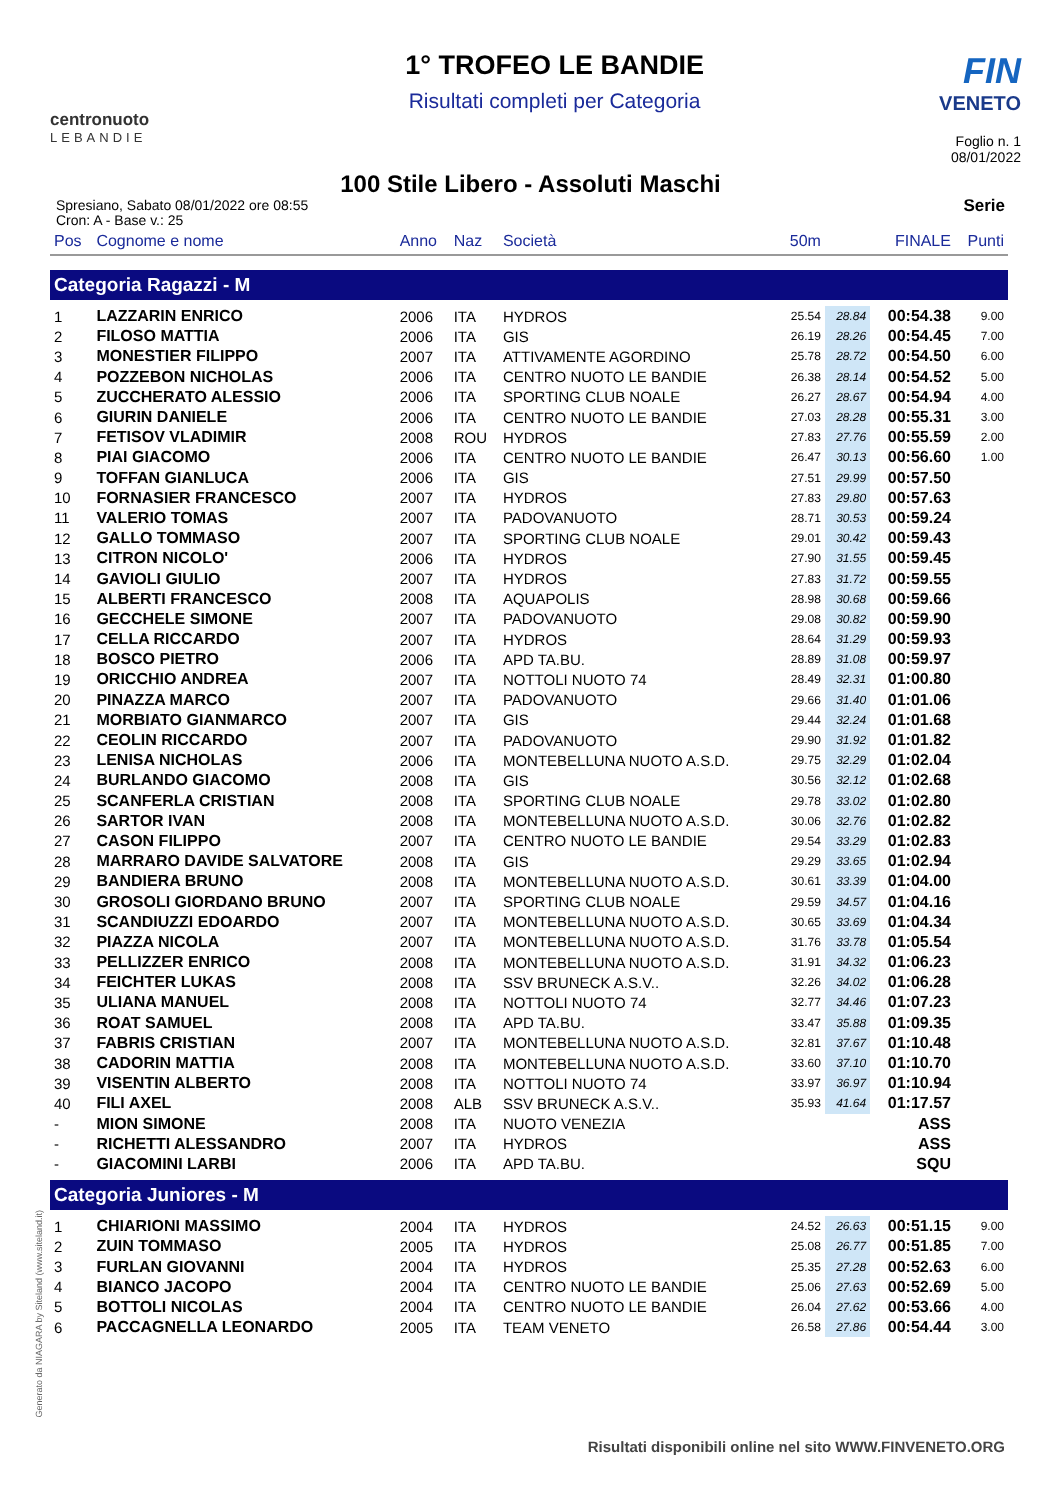centronuoto
LEBANDIE
1° TROFEO LE BANDIE
Risultati completi per Categoria
FIN
VENETO
Foglio n. 1
08/01/2022
100 Stile Libero - Assoluti Maschi
Spresiano, Sabato 08/01/2022 ore 08:55
Cron: A - Base v.: 25
Serie
| Pos | Cognome e nome | Anno | Naz | Società | 50m | | FINALE | Punti |
| --- | --- | --- | --- | --- | --- | --- | --- | --- |
| Categoria Ragazzi - M | | | | | | | | |
| 1 | LAZZARIN ENRICO | 2006 | ITA | HYDROS | 25.54 | 28.84 | 00:54.38 | 9.00 |
| 2 | FILOSO MATTIA | 2006 | ITA | GIS | 26.19 | 28.26 | 00:54.45 | 7.00 |
| 3 | MONESTIER FILIPPO | 2007 | ITA | ATTIVAMENTE AGORDINO | 25.78 | 28.72 | 00:54.50 | 6.00 |
| 4 | POZZEBON NICHOLAS | 2006 | ITA | CENTRO NUOTO LE BANDIE | 26.38 | 28.14 | 00:54.52 | 5.00 |
| 5 | ZUCCHERATO ALESSIO | 2006 | ITA | SPORTING CLUB NOALE | 26.27 | 28.67 | 00:54.94 | 4.00 |
| 6 | GIURIN DANIELE | 2006 | ITA | CENTRO NUOTO LE BANDIE | 27.03 | 28.28 | 00:55.31 | 3.00 |
| 7 | FETISOV VLADIMIR | 2008 | ROU | HYDROS | 27.83 | 27.76 | 00:55.59 | 2.00 |
| 8 | PIAI GIACOMO | 2006 | ITA | CENTRO NUOTO LE BANDIE | 26.47 | 30.13 | 00:56.60 | 1.00 |
| 9 | TOFFAN GIANLUCA | 2006 | ITA | GIS | 27.51 | 29.99 | 00:57.50 | |
| 10 | FORNASIER FRANCESCO | 2007 | ITA | HYDROS | 27.83 | 29.80 | 00:57.63 | |
| 11 | VALERIO TOMAS | 2007 | ITA | PADOVANUOTO | 28.71 | 30.53 | 00:59.24 | |
| 12 | GALLO TOMMASO | 2007 | ITA | SPORTING CLUB NOALE | 29.01 | 30.42 | 00:59.43 | |
| 13 | CITRON NICOLO' | 2006 | ITA | HYDROS | 27.90 | 31.55 | 00:59.45 | |
| 14 | GAVIOLI GIULIO | 2007 | ITA | HYDROS | 27.83 | 31.72 | 00:59.55 | |
| 15 | ALBERTI FRANCESCO | 2008 | ITA | AQUAPOLIS | 28.98 | 30.68 | 00:59.66 | |
| 16 | GECCHELE SIMONE | 2007 | ITA | PADOVANUOTO | 29.08 | 30.82 | 00:59.90 | |
| 17 | CELLA RICCARDO | 2007 | ITA | HYDROS | 28.64 | 31.29 | 00:59.93 | |
| 18 | BOSCO PIETRO | 2006 | ITA | APD TA.BU. | 28.89 | 31.08 | 00:59.97 | |
| 19 | ORICCHIO ANDREA | 2007 | ITA | NOTTOLI NUOTO 74 | 28.49 | 32.31 | 01:00.80 | |
| 20 | PINAZZA MARCO | 2007 | ITA | PADOVANUOTO | 29.66 | 31.40 | 01:01.06 | |
| 21 | MORBIATO GIANMARCO | 2007 | ITA | GIS | 29.44 | 32.24 | 01:01.68 | |
| 22 | CEOLIN RICCARDO | 2007 | ITA | PADOVANUOTO | 29.90 | 31.92 | 01:01.82 | |
| 23 | LENISA NICHOLAS | 2006 | ITA | MONTEBELLUNA NUOTO A.S.D. | 29.75 | 32.29 | 01:02.04 | |
| 24 | BURLANDO GIACOMO | 2008 | ITA | GIS | 30.56 | 32.12 | 01:02.68 | |
| 25 | SCANFERLA CRISTIAN | 2008 | ITA | SPORTING CLUB NOALE | 29.78 | 33.02 | 01:02.80 | |
| 26 | SARTOR IVAN | 2008 | ITA | MONTEBELLUNA NUOTO A.S.D. | 30.06 | 32.76 | 01:02.82 | |
| 27 | CASON FILIPPO | 2007 | ITA | CENTRO NUOTO LE BANDIE | 29.54 | 33.29 | 01:02.83 | |
| 28 | MARRARO DAVIDE SALVATORE | 2008 | ITA | GIS | 29.29 | 33.65 | 01:02.94 | |
| 29 | BANDIERA BRUNO | 2008 | ITA | MONTEBELLUNA NUOTO A.S.D. | 30.61 | 33.39 | 01:04.00 | |
| 30 | GROSOLI GIORDANO BRUNO | 2007 | ITA | SPORTING CLUB NOALE | 29.59 | 34.57 | 01:04.16 | |
| 31 | SCANDIUZZI EDOARDO | 2007 | ITA | MONTEBELLUNA NUOTO A.S.D. | 30.65 | 33.69 | 01:04.34 | |
| 32 | PIAZZA NICOLA | 2007 | ITA | MONTEBELLUNA NUOTO A.S.D. | 31.76 | 33.78 | 01:05.54 | |
| 33 | PELLIZZER ENRICO | 2008 | ITA | MONTEBELLUNA NUOTO A.S.D. | 31.91 | 34.32 | 01:06.23 | |
| 34 | FEICHTER LUKAS | 2008 | ITA | SSV BRUNECK A.S.V.. | 32.26 | 34.02 | 01:06.28 | |
| 35 | ULIANA MANUEL | 2008 | ITA | NOTTOLI NUOTO 74 | 32.77 | 34.46 | 01:07.23 | |
| 36 | ROAT SAMUEL | 2008 | ITA | APD TA.BU. | 33.47 | 35.88 | 01:09.35 | |
| 37 | FABRIS CRISTIAN | 2007 | ITA | MONTEBELLUNA NUOTO A.S.D. | 32.81 | 37.67 | 01:10.48 | |
| 38 | CADORIN MATTIA | 2008 | ITA | MONTEBELLUNA NUOTO A.S.D. | 33.60 | 37.10 | 01:10.70 | |
| 39 | VISENTIN ALBERTO | 2008 | ITA | NOTTOLI NUOTO 74 | 33.97 | 36.97 | 01:10.94 | |
| 40 | FILI AXEL | 2008 | ALB | SSV BRUNECK A.S.V.. | 35.93 | 41.64 | 01:17.57 | |
| - | MION SIMONE | 2008 | ITA | NUOTO VENEZIA | | | ASS | |
| - | RICHETTI ALESSANDRO | 2007 | ITA | HYDROS | | | ASS | |
| - | GIACOMINI LARBI | 2006 | ITA | APD TA.BU. | | | SQU | |
| Categoria Juniores - M | | | | | | | | |
| 1 | CHIARIONI MASSIMO | 2004 | ITA | HYDROS | 24.52 | 26.63 | 00:51.15 | 9.00 |
| 2 | ZUIN TOMMASO | 2005 | ITA | HYDROS | 25.08 | 26.77 | 00:51.85 | 7.00 |
| 3 | FURLAN GIOVANNI | 2004 | ITA | HYDROS | 25.35 | 27.28 | 00:52.63 | 6.00 |
| 4 | BIANCO JACOPO | 2004 | ITA | CENTRO NUOTO LE BANDIE | 25.06 | 27.63 | 00:52.69 | 5.00 |
| 5 | BOTTOLI NICOLAS | 2004 | ITA | CENTRO NUOTO LE BANDIE | 26.04 | 27.62 | 00:53.66 | 4.00 |
| 6 | PACCAGNELLA LEONARDO | 2005 | ITA | TEAM VENETO | 26.58 | 27.86 | 00:54.44 | 3.00 |
Generato da NIAGARA by Siteland (www.siteland.it)
Risultati disponibili online nel sito WWW.FINVENETO.ORG